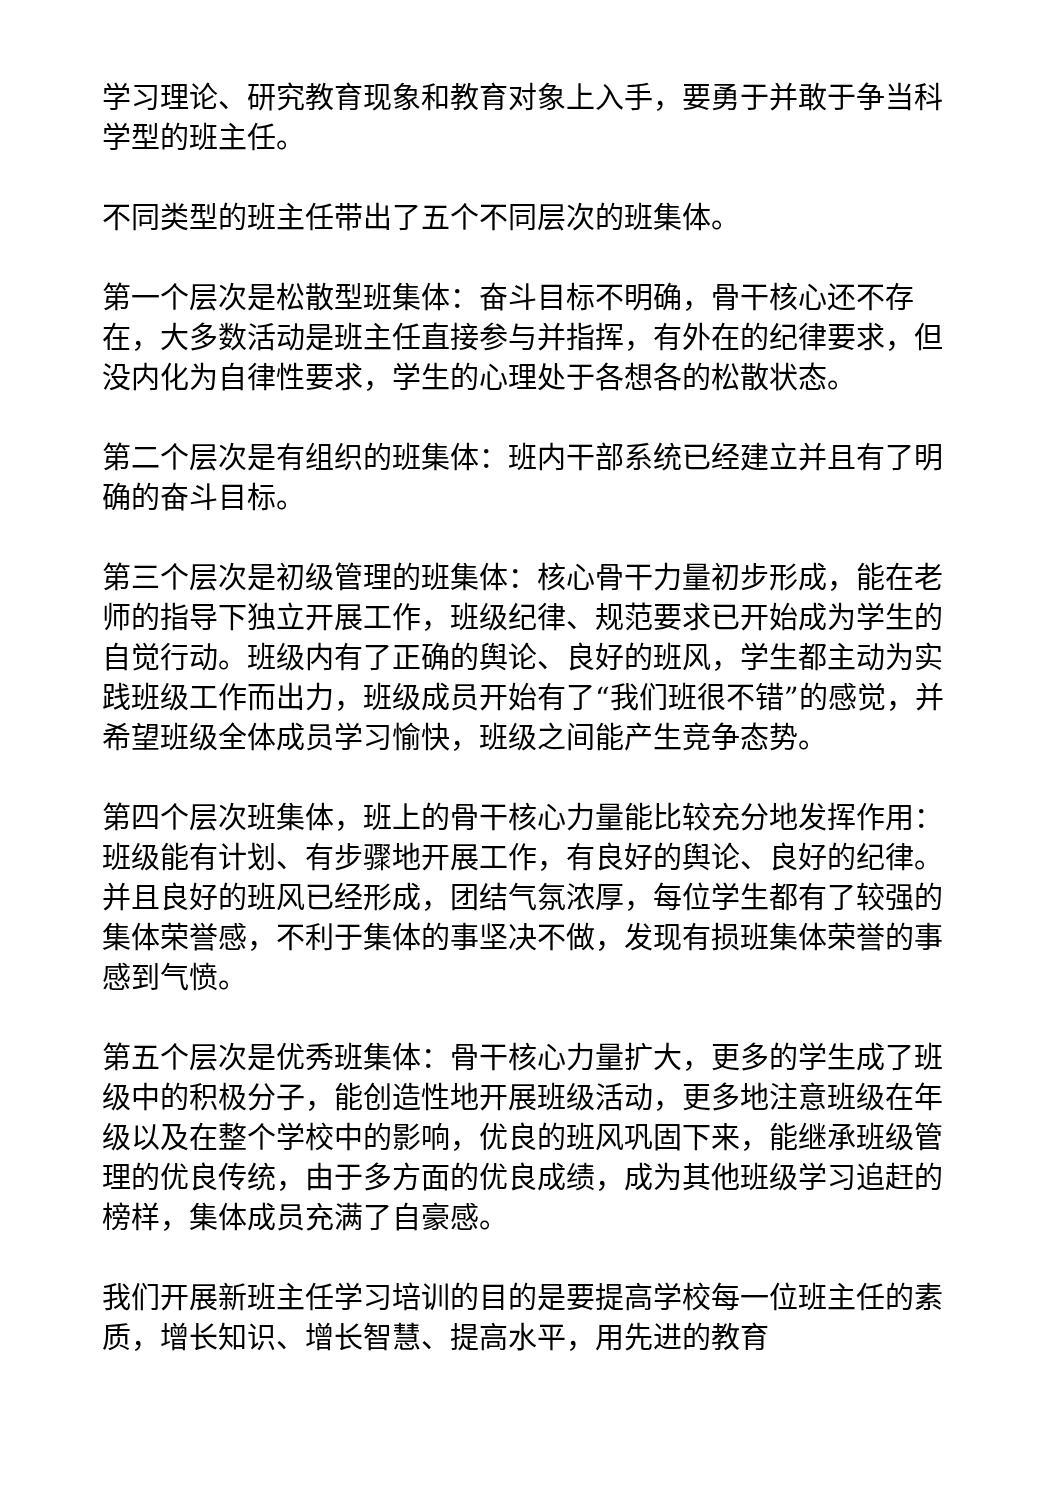学习理论、研究教育现象和教育对象上入手，要勇于并敢于争当科学型的班主任。
不同类型的班主任带出了五个不同层次的班集体。
第一个层次是松散型班集体：奋斗目标不明确，骨干核心还不存在，大多数活动是班主任直接参与并指挥，有外在的纪律要求，但没内化为自律性要求，学生的心理处于各想各的松散状态。
第二个层次是有组织的班集体：班内干部系统已经建立并且有了明确的奋斗目标。
第三个层次是初级管理的班集体：核心骨干力量初步形成，能在老师的指导下独立开展工作，班级纪律、规范要求已开始成为学生的自觉行动。班级内有了正确的舆论、良好的班风，学生都主动为实践班级工作而出力，班级成员开始有了“我们班很不错”的感觉，并希望班级全体成员学习愉快，班级之间能产生竞争态势。
第四个层次班集体，班上的骨干核心力量能比较充分地发挥作用：班级能有计划、有步骤地开展工作，有良好的舆论、良好的纪律。并且良好的班风已经形成，团结气氛浓厚，每位学生都有了较强的集体荣誉感，不利于集体的事坚决不做，发现有损班集体荣誉的事感到气愤。
第五个层次是优秀班集体：骨干核心力量扩大，更多的学生成了班级中的积极分子，能创造性地开展班级活动，更多地注意班级在年级以及在整个学校中的影响，优良的班风巩固下来，能继承班级管理的优良传统，由于多方面的优良成绩，成为其他班级学习追赶的榜样，集体成员充满了自豪感。
我们开展新班主任学习培训的目的是要提高学校每一位班主任的素质，增长知识、增长智慧、提高水平，用先进的教育